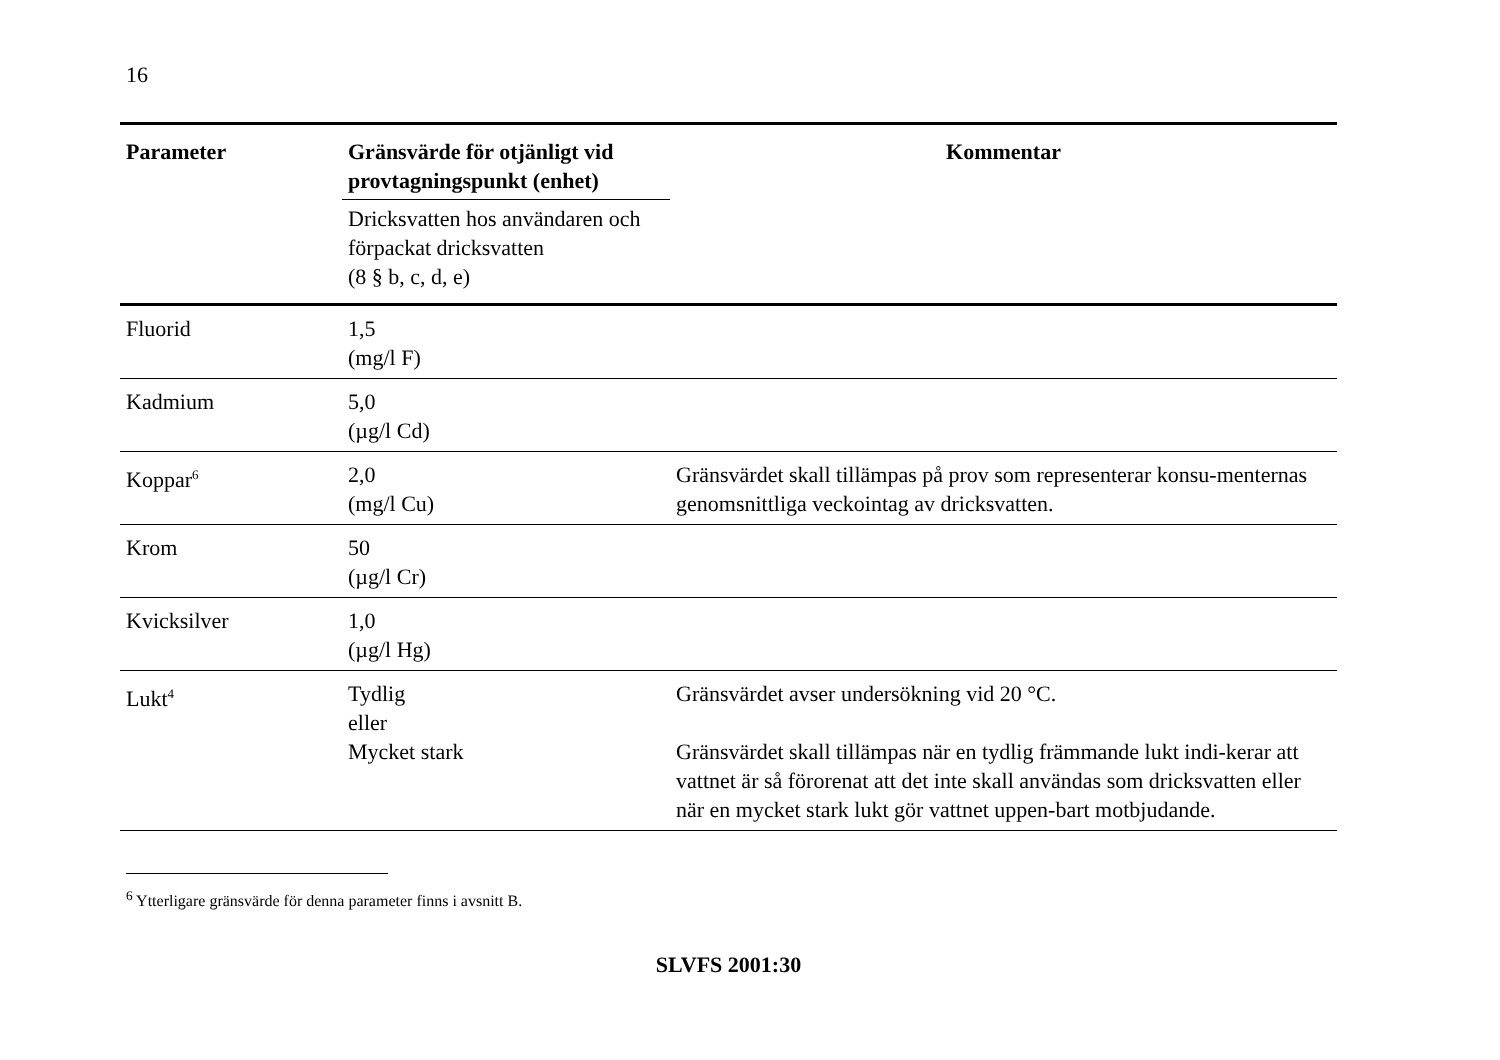16
| Parameter | Gränsvärde för otjänligt vid provtagningspunkt (enhet) | Kommentar |
| --- | --- | --- |
| | Dricksvatten hos användaren och förpackat dricksvatten (8 § b, c, d, e) | |
| Fluorid | 1,5 (mg/l F) | |
| Kadmium | 5,0 (µg/l Cd) | |
| Koppar<sup>6</sup> | 2,0 (mg/l Cu) | Gränsvärdet skall tillämpas på prov som representerar konsu-menternas genomsnittliga veckointag av dricksvatten. |
| Krom | 50 (µg/l Cr) | |
| Kvicksilver | 1,0 (µg/l Hg) | |
| Lukt<sup>4</sup> | Tydlig eller Mycket stark | Gränsvärdet avser undersökning vid 20 °C. Gränsvärdet skall tillämpas när en tydlig främmande lukt indi-kerar att vattnet är så förorenat att det inte skall användas som dricksvatten eller när en mycket stark lukt gör vattnet uppen-bart motbjudande. |
<sup>6</sup> Ytterligare gränsvärde för denna parameter finns i avsnitt B.
SLVFS 2001:30